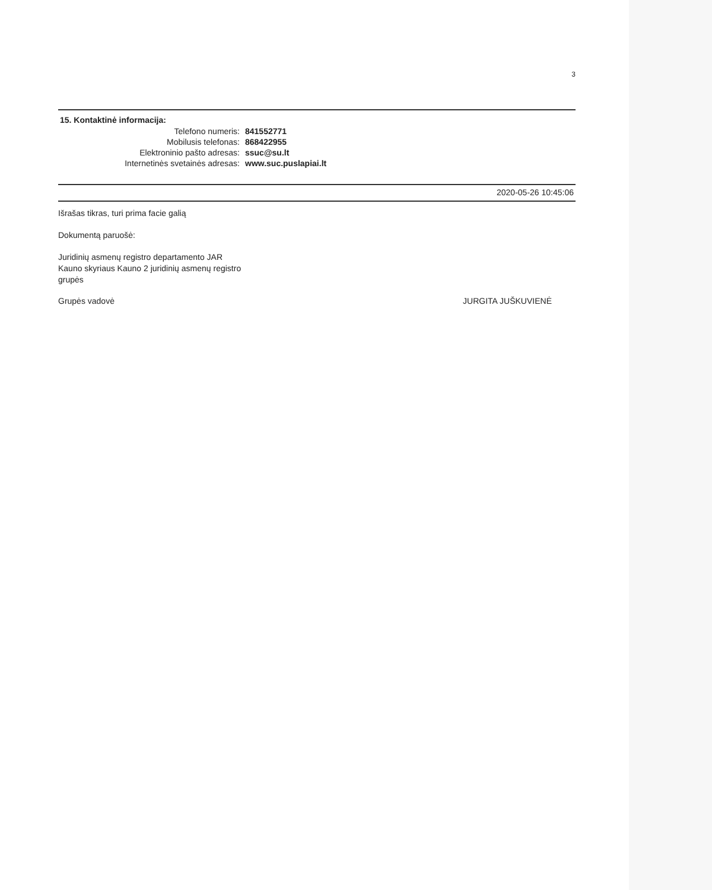3
15. Kontaktinė informacija:
| Telefono numeris: | 841552771 |
| Mobilusis telefonas: | 868422955 |
| Elektroninio pašto adresas: | ssuc@su.lt |
| Internetinės svetainės adresas: | www.suc.puslapiai.lt |
2020-05-26 10:45:06
Išrašas tikras, turi prima facie galią
Dokumentą paruošė:
Juridinių asmenų registro departamento JAR
Kauno skyriaus Kauno 2 juridinių asmenų registro
grupės
Grupės vadovė JURGITA JUŠKUVIENĖ